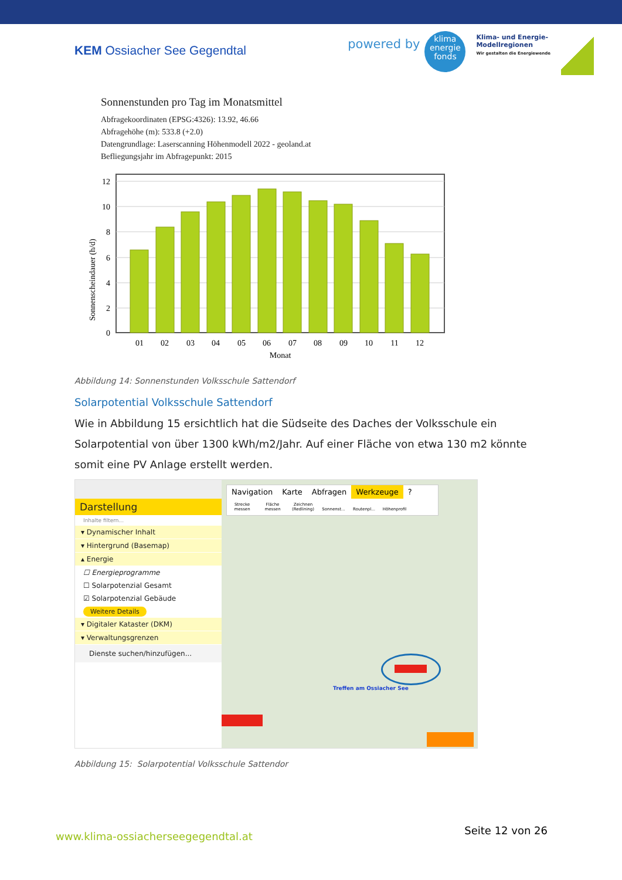KEM Ossiacher See Gegendtal
powered by
klima
energie
fonds
Klima- und Energie-
Modellregionen
Wir gestalten die Energiewende
Sonnenstunden pro Tag im Monatsmittel
Abfragekoordinaten (EPSG:4326): 13.92, 46.66
Abfragehöhe (m): 533.8 (+2.0)
Datengrundlage: Laserscanning Höhenmodell 2022 - geoland.at
Befliegungsjahr im Abfragepunkt: 2015
12
10
8
6
4
2
0
01
02
03
04
05
06
07
08
09
10
11
12
Monat
Sonnenscheindauer (h/d)
Abbildung 14: Sonnenstunden Volksschule Sattendorf
Solarpotential Volksschule Sattendorf
Wie in Abbildung 15 ersichtlich hat die Südseite des Daches der Volksschule ein Solarpotential von über 1300 kWh/m2/Jahr. Auf einer Fläche von etwa 130 m2 könnte somit eine PV Anlage erstellt werden.
Darstellung
Inhalte filtern...
▾ Dynamischer Inhalt
▾ Hintergrund (Basemap)
▴ Energie
☐ Energieprogramme
☐ Solarpotenzial Gesamt
☑ Solarpotenzial Gebäude
Weitere Details
▾ Digitaler Kataster (DKM)
▾ Verwaltungsgrenzen
Dienste suchen/hinzufügen...
Navigation Karte Abfragen Werkzeuge?
Strecke messen Fläche messen Zeichnen (Redlining) Sonnenst... Routenpl... Höhenprofil
Treffen am Ossiacher See
Abbildung 15: Solarpotential Volksschule Sattendor
www.klima-ossiacherseegegendtal.at
Seite 12 von 26